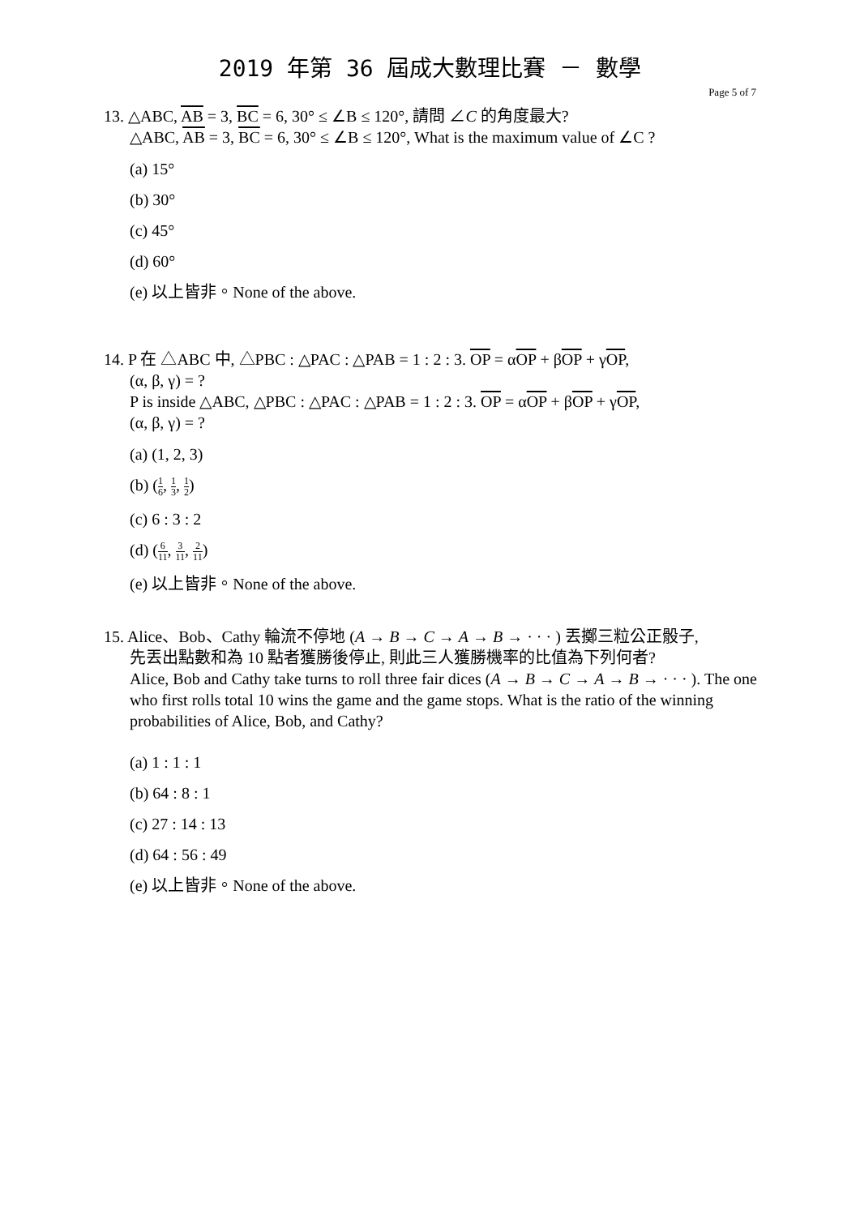2019 年第 36 屆成大數理比賽 － 數學
Page 5 of 7
13. △ABC, AB = 3, BC = 6, 30° ≤ ∠B ≤ 120°, 請問 ∠C 的角度最大?
△ABC, AB = 3, BC = 6, 30° ≤ ∠B ≤ 120°, What is the maximum value of ∠C ?
(a) 15°
(b) 30°
(c) 45°
(d) 60°
(e) 以上皆非。None of the above.
14. P 在 △ABC 中, △PBC : △PAC : △PAB = 1 : 2 : 3. OP = αOP + βOP + γOP,
(α, β, γ) = ?
P is inside △ABC, △PBC : △PAC : △PAB = 1 : 2 : 3. OP = αOP + βOP + γOP,
(α, β, γ) = ?
(a) (1, 2, 3)
(b) (1 6, 1 3, 1 2)
(c) 6 : 3 : 2
(d) (6 11, 3 11, 2 11)
(e) 以上皆非。None of the above.
15. Alice、Bob、Cathy 輪流不停地 (A → B → C → A → B → · · · ) 丟擲三粒公正骰子,
先丟出點數和為 10 點者獲勝後停止, 則此三人獲勝機率的比值為下列何者?
Alice, Bob and Cathy take turns to roll three fair dices (A → B → C → A → B → · · · ). The one who first rolls total 10 wins the game and the game stops. What is the ratio of the winning probabilities of Alice, Bob, and Cathy?
(a) 1 : 1 : 1
(b) 64 : 8 : 1
(c) 27 : 14 : 13
(d) 64 : 56 : 49
(e) 以上皆非。None of the above.